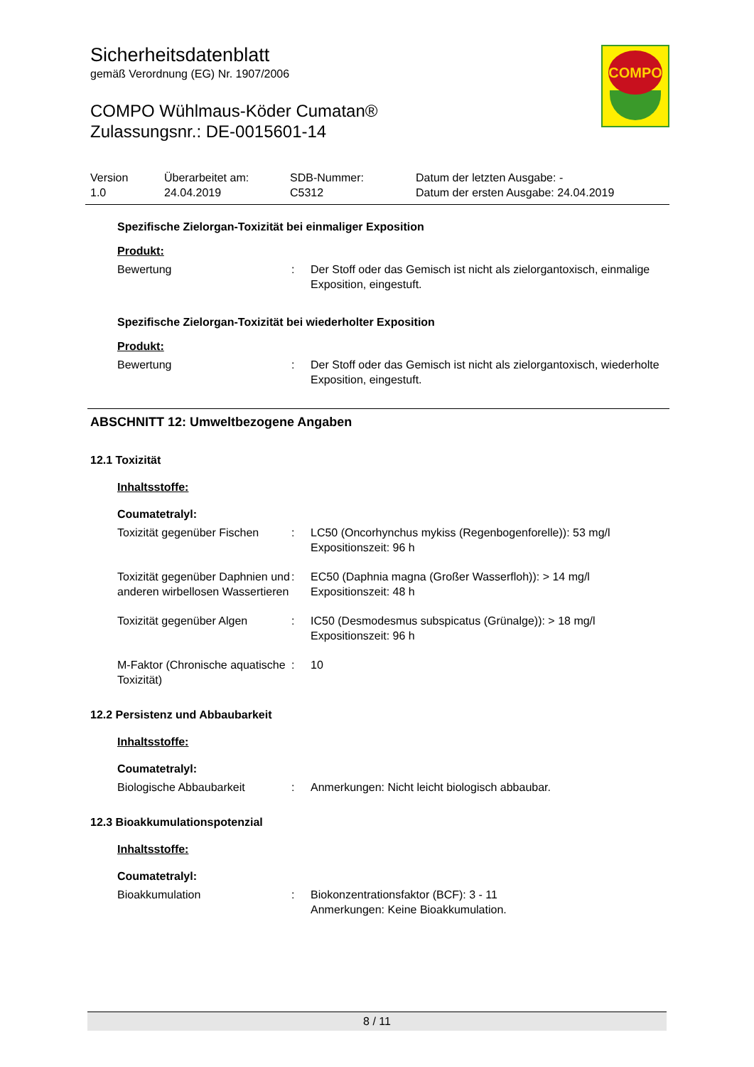COMPO
Sicherheitsdatenblatt
gemäß Verordnung (EG) Nr. 1907/2006
COMPO Wühlmaus-Köder Cumatan®
Zulassungsnr.: DE-0015601-14
Version
1.0
Überarbeitet am:
24.04.2019
SDB-Nummer:
C5312
Datum der letzten Ausgabe: -
Datum der ersten Ausgabe: 24.04.2019
Spezifische Zielorgan-Toxizität bei einmaliger Exposition
Produkt:
Bewertung : Der Stoff oder das Gemisch ist nicht als zielorgantoxisch, einmalige Exposition, eingestuft.
Spezifische Zielorgan-Toxizität bei wiederholter Exposition
Produkt:
Bewertung : Der Stoff oder das Gemisch ist nicht als zielorgantoxisch, wiederholte Exposition, eingestuft.
ABSCHNITT 12: Umweltbezogene Angaben
12.1 Toxizität
Inhaltsstoffe:
Coumatetralyl:
Toxizität gegenüber Fischen
: LC50 (Oncorhynchus mykiss (Regenbogenforelle)): 53 mg/l
Expositionszeit: 96 h
Toxizität gegenüber Daphnien und anderen wirbellosen Wassertieren
: EC50 (Daphnia magna (Großer Wasserfloh)): > 14 mg/l
Expositionszeit: 48 h
Toxizität gegenüber Algen : IC50 (Desmodesmus subspicatus (Grünalge)): > 18 mg/l
Expositionszeit: 96 h
M-Faktor (Chronische aquatische Toxizität)
: 10
12.2 Persistenz und Abbaubarkeit
Inhaltsstoffe:
Coumatetralyl:
Biologische Abbaubarkeit : Anmerkungen: Nicht leicht biologisch abbaubar.
12.3 Bioakkumulationspotenzial
Inhaltsstoffe:
Coumatetralyl:
Bioakkumulation : Biokonzentrationsfaktor (BCF): 3 - 11
Anmerkungen: Keine Bioakkumulation.
8 / 11